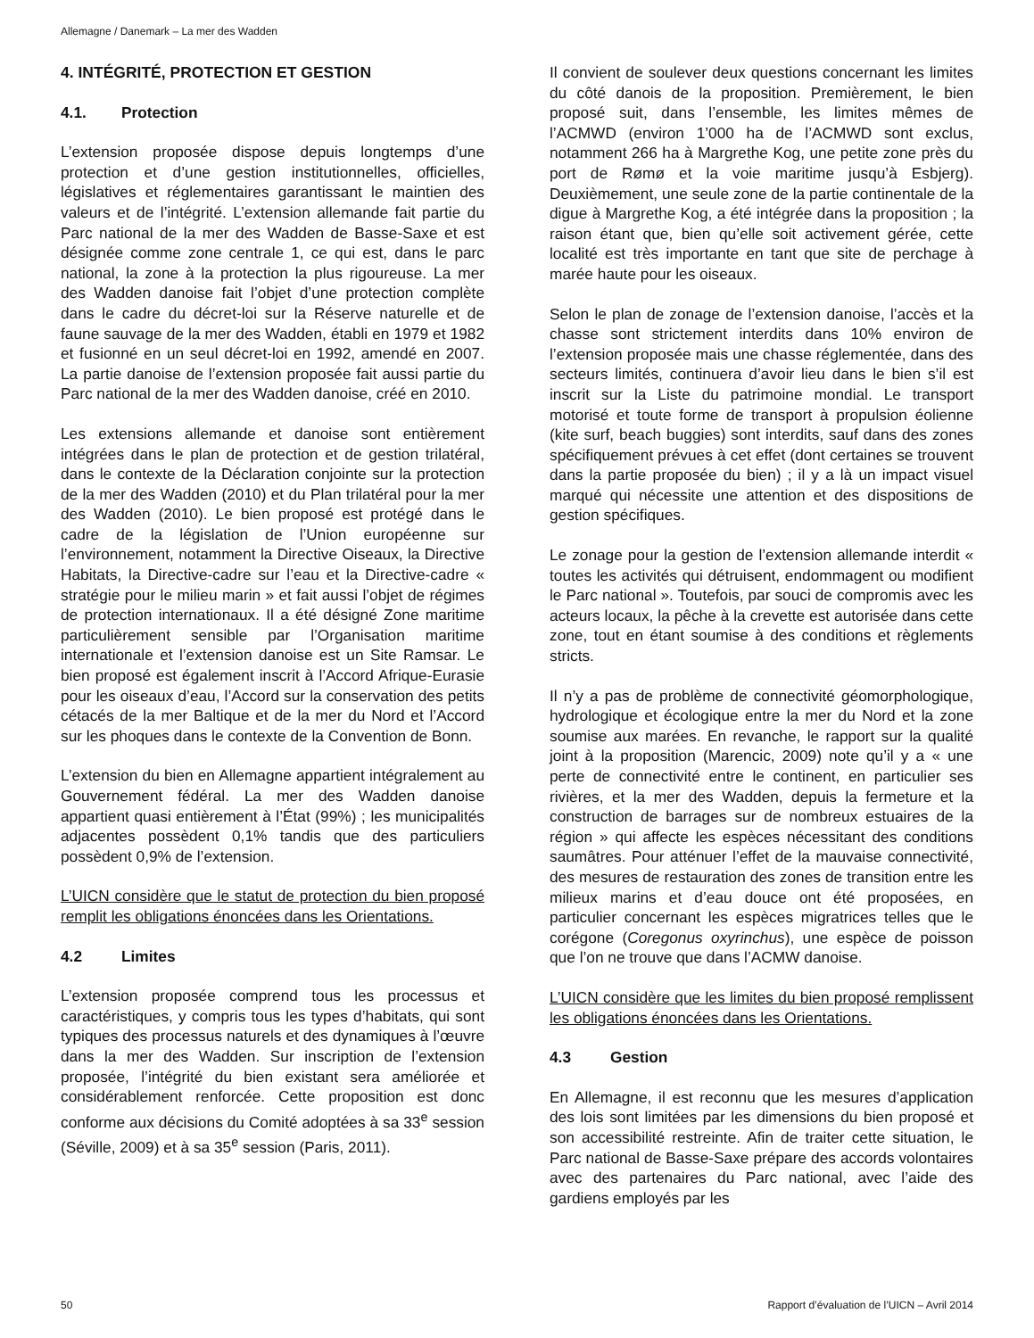Allemagne / Danemark – La mer des Wadden
4. INTÉGRITÉ, PROTECTION ET GESTION
4.1. Protection
L’extension proposée dispose depuis longtemps d’une protection et d’une gestion institutionnelles, officielles, législatives et réglementaires garantissant le maintien des valeurs et de l’intégrité. L’extension allemande fait partie du Parc national de la mer des Wadden de Basse-Saxe et est désignée comme zone centrale 1, ce qui est, dans le parc national, la zone à la protection la plus rigoureuse. La mer des Wadden danoise fait l’objet d’une protection complète dans le cadre du décret-loi sur la Réserve naturelle et de faune sauvage de la mer des Wadden, établi en 1979 et 1982 et fusionné en un seul décret-loi en 1992, amendé en 2007. La partie danoise de l’extension proposée fait aussi partie du Parc national de la mer des Wadden danoise, créé en 2010.
Les extensions allemande et danoise sont entièrement intégrées dans le plan de protection et de gestion trilatéral, dans le contexte de la Déclaration conjointe sur la protection de la mer des Wadden (2010) et du Plan trilatéral pour la mer des Wadden (2010). Le bien proposé est protégé dans le cadre de la législation de l’Union européenne sur l’environnement, notamment la Directive Oiseaux, la Directive Habitats, la Directive-cadre sur l’eau et la Directive-cadre « stratégie pour le milieu marin » et fait aussi l’objet de régimes de protection internationaux. Il a été désigné Zone maritime particulièrement sensible par l’Organisation maritime internationale et l’extension danoise est un Site Ramsar. Le bien proposé est également inscrit à l’Accord Afrique-Eurasie pour les oiseaux d’eau, l’Accord sur la conservation des petits cétacés de la mer Baltique et de la mer du Nord et l’Accord sur les phoques dans le contexte de la Convention de Bonn.
L’extension du bien en Allemagne appartient intégralement au Gouvernement fédéral. La mer des Wadden danoise appartient quasi entièrement à l’État (99%) ; les municipalités adjacentes possèdent 0,1% tandis que des particuliers possèdent 0,9% de l’extension.
L’UICN considère que le statut de protection du bien proposé remplit les obligations énoncées dans les Orientations.
4.2 Limites
L’extension proposée comprend tous les processus et caractéristiques, y compris tous les types d’habitats, qui sont typiques des processus naturels et des dynamiques à l’œuvre dans la mer des Wadden. Sur inscription de l’extension proposée, l’intégrité du bien existant sera améliorée et considérablement renforcée. Cette proposition est donc conforme aux décisions du Comité adoptées à sa 33<sup>e</sup> session (Séville, 2009) et à sa 35<sup>e</sup> session (Paris, 2011).
Il convient de soulever deux questions concernant les limites du côté danois de la proposition. Premièrement, le bien proposé suit, dans l’ensemble, les limites mêmes de l’ACMWD (environ 1’000 ha de l’ACMWD sont exclus, notamment 266 ha à Margrethe Kog, une petite zone près du port de Rømø et la voie maritime jusqu’à Esbjerg). Deuxièmement, une seule zone de la partie continentale de la digue à Margrethe Kog, a été intégrée dans la proposition ; la raison étant que, bien qu’elle soit activement gérée, cette localité est très importante en tant que site de perchage à marée haute pour les oiseaux.
Selon le plan de zonage de l’extension danoise, l’accès et la chasse sont strictement interdits dans 10% environ de l’extension proposée mais une chasse réglementée, dans des secteurs limités, continuera d’avoir lieu dans le bien s’il est inscrit sur la Liste du patrimoine mondial. Le transport motorisé et toute forme de transport à propulsion éolienne (kite surf, beach buggies) sont interdits, sauf dans des zones spécifiquement prévues à cet effet (dont certaines se trouvent dans la partie proposée du bien) ; il y a là un impact visuel marqué qui nécessite une attention et des dispositions de gestion spécifiques.
Le zonage pour la gestion de l’extension allemande interdit « toutes les activités qui détruisent, endommagent ou modifient le Parc national ». Toutefois, par souci de compromis avec les acteurs locaux, la pêche à la crevette est autorisée dans cette zone, tout en étant soumise à des conditions et règlements stricts.
Il n’y a pas de problème de connectivité géomorphologique, hydrologique et écologique entre la mer du Nord et la zone soumise aux marées. En revanche, le rapport sur la qualité joint à la proposition (Marencic, 2009) note qu’il y a « une perte de connectivité entre le continent, en particulier ses rivières, et la mer des Wadden, depuis la fermeture et la construction de barrages sur de nombreux estuaires de la région » qui affecte les espèces nécessitant des conditions saumâtres. Pour atténuer l’effet de la mauvaise connectivité, des mesures de restauration des zones de transition entre les milieux marins et d’eau douce ont été proposées, en particulier concernant les espèces migratrices telles que le corégone (Coregonus oxyrinchus), une espèce de poisson que l’on ne trouve que dans l’ACMW danoise.
L’UICN considère que les limites du bien proposé remplissent les obligations énoncées dans les Orientations.
4.3 Gestion
En Allemagne, il est reconnu que les mesures d’application des lois sont limitées par les dimensions du bien proposé et son accessibilité restreinte. Afin de traiter cette situation, le Parc national de Basse-Saxe prépare des accords volontaires avec des partenaires du Parc national, avec l’aide des gardiens employés par les
50 Rapport d’évaluation de l’UICN – Avril 2014